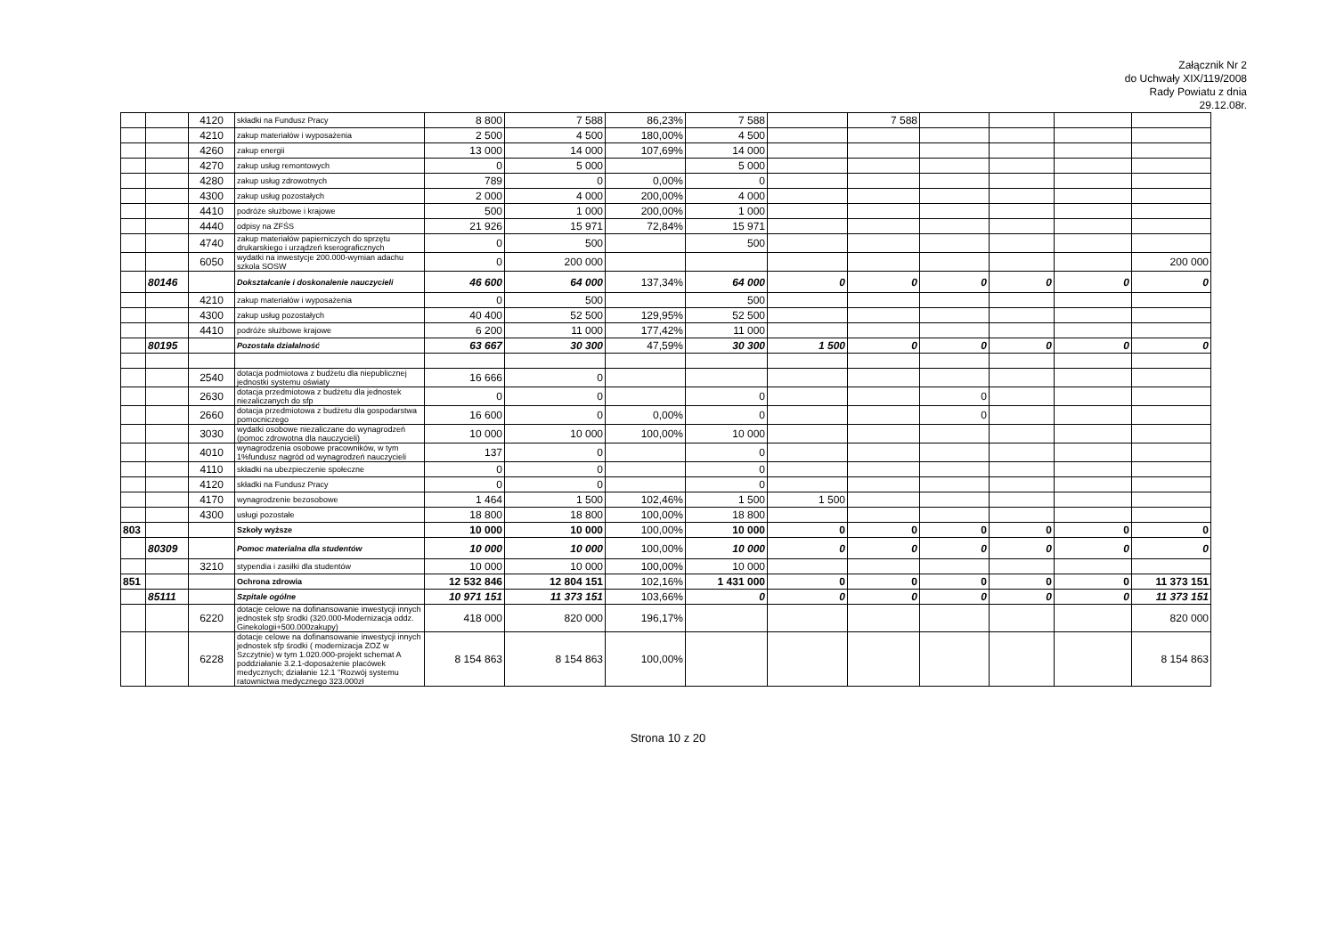Załącznik Nr 2
do Uchwały XIX/119/2008
Rady Powiatu z dnia
29.12.08r.
| | | 4120 | składki na Fundusz Pracy | 8 800 | 7 588 | 86,23% | 7 588 | | 7 588 | | | | |
| | | 4210 | zakup materiałów i wyposażenia | 2 500 | 4 500 | 180,00% | 4 500 | | | | | | |
| | | 4260 | zakup energii | 13 000 | 14 000 | 107,69% | 14 000 | | | | | | |
| | | 4270 | zakup usług remontowych | 0 | 5 000 | | 5 000 | | | | | | |
| | | 4280 | zakup usług zdrowotnych | 789 | 0 | 0,00% | 0 | | | | | | |
| | | 4300 | zakup usług pozostałych | 2 000 | 4 000 | 200,00% | 4 000 | | | | | | |
| | | 4410 | podróże służbowe i krajowe | 500 | 1 000 | 200,00% | 1 000 | | | | | | |
| | | 4440 | odpisy na ZFŚS | 21 926 | 15 971 | 72,84% | 15 971 | | | | | | |
| | | 4740 | zakup materiałów papierniczych do sprzętu drukarskiego i urządzeń kserograficznych | 0 | 500 | | 500 | | | | | | |
| | | 6050 | wydatki na inwestycje 200.000-wymian adachu szkola SOSW | 0 | 200 000 | | | | | | | | 200 000 |
| | 80146 | | Dokształcanie i doskonalenie nauczycieli | 46 600 | 64 000 | 137,34% | 64 000 | 0 | 0 | 0 | 0 | 0 | 0 |
| | | 4210 | zakup materiałów i wyposażenia | 0 | 500 | | 500 | | | | | | |
| | | 4300 | zakup usług pozostałych | 40 400 | 52 500 | 129,95% | 52 500 | | | | | | |
| | | 4410 | podróże służbowe krajowe | 6 200 | 11 000 | 177,42% | 11 000 | | | | | | |
| | 80195 | | Pozostała działalność | 63 667 | 30 300 | 47,59% | 30 300 | 1 500 | 0 | 0 | 0 | 0 | 0 |
| | | 2540 | dotacja podmiotowa z budżetu dla niepublicznej jednostki systemu oświaty | 16 666 | 0 | | | | | | | | |
| | | 2630 | dotacja przedmiotowa z budżetu dla jednostek niezaliczanych do sfp | 0 | 0 | | 0 | | | 0 | | | |
| | | 2660 | dotacja przedmiotowa z budżetu dla gospodarstwa pomocniczego | 16 600 | 0 | 0,00% | 0 | | | 0 | | | |
| | | 3030 | wydatki osobowe niezaliczane do wynagrodzeń (pomoc zdrowotna dla nauczycieli) | 10 000 | 10 000 | 100,00% | 10 000 | | | | | | |
| | | 4010 | wynagrodzenia osobowe pracowników, w tym 1%fundusz nagród od wynagrodzeń nauczycieli | 137 | 0 | | 0 | | | | | | |
| | | 4110 | składki na ubezpieczenie społeczne | 0 | 0 | | 0 | | | | | | |
| | | 4120 | składki na Fundusz Pracy | 0 | 0 | | 0 | | | | | | |
| | | 4170 | wynagrodzenie bezosobowe | 1 464 | 1 500 | 102,46% | 1 500 | 1 500 | | | | | |
| | | 4300 | usługi pozostałe | 18 800 | 18 800 | 100,00% | 18 800 | | | | | | |
| 803 | | | Szkoły wyższe | 10 000 | 10 000 | 100,00% | 10 000 | 0 | 0 | 0 | 0 | 0 | 0 |
| | 80309 | | Pomoc materialna dla studentów | 10 000 | 10 000 | 100,00% | 10 000 | 0 | 0 | 0 | 0 | 0 | 0 |
| | | 3210 | stypendia i zasiłki dla studentów | 10 000 | 10 000 | 100,00% | 10 000 | | | | | | |
| 851 | | | Ochrona zdrowia | 12 532 846 | 12 804 151 | 102,16% | 1 431 000 | 0 | 0 | 0 | 0 | 0 | 11 373 151 |
| | 85111 | | Szpitale ogólne | 10 971 151 | 11 373 151 | 103,66% | 0 | 0 | 0 | 0 | 0 | 0 | 11 373 151 |
| | | 6220 | dotacje celowe na dofinansowanie inwestycji innych jednostek sfp środki (320.000-Modernizacja oddz. Ginekologii+500.000zakupy) | 418 000 | 820 000 | 196,17% | | | | | | | 820 000 |
| | | 6228 | dotacje celowe na dofinansowanie inwestycji innych jednostek sfp środki ( modernizacja ZOZ w Szczytnie) w tym 1.020.000-projekt schemat A poddziałanie 3.2.1-doposażenie placówek medycznych; działanie 12.1 "Rozwój systemu ratownictwa medycznego 323.000zł | 8 154 863 | 8 154 863 | 100,00% | | | | | | | 8 154 863 |
Strona 10 z 20